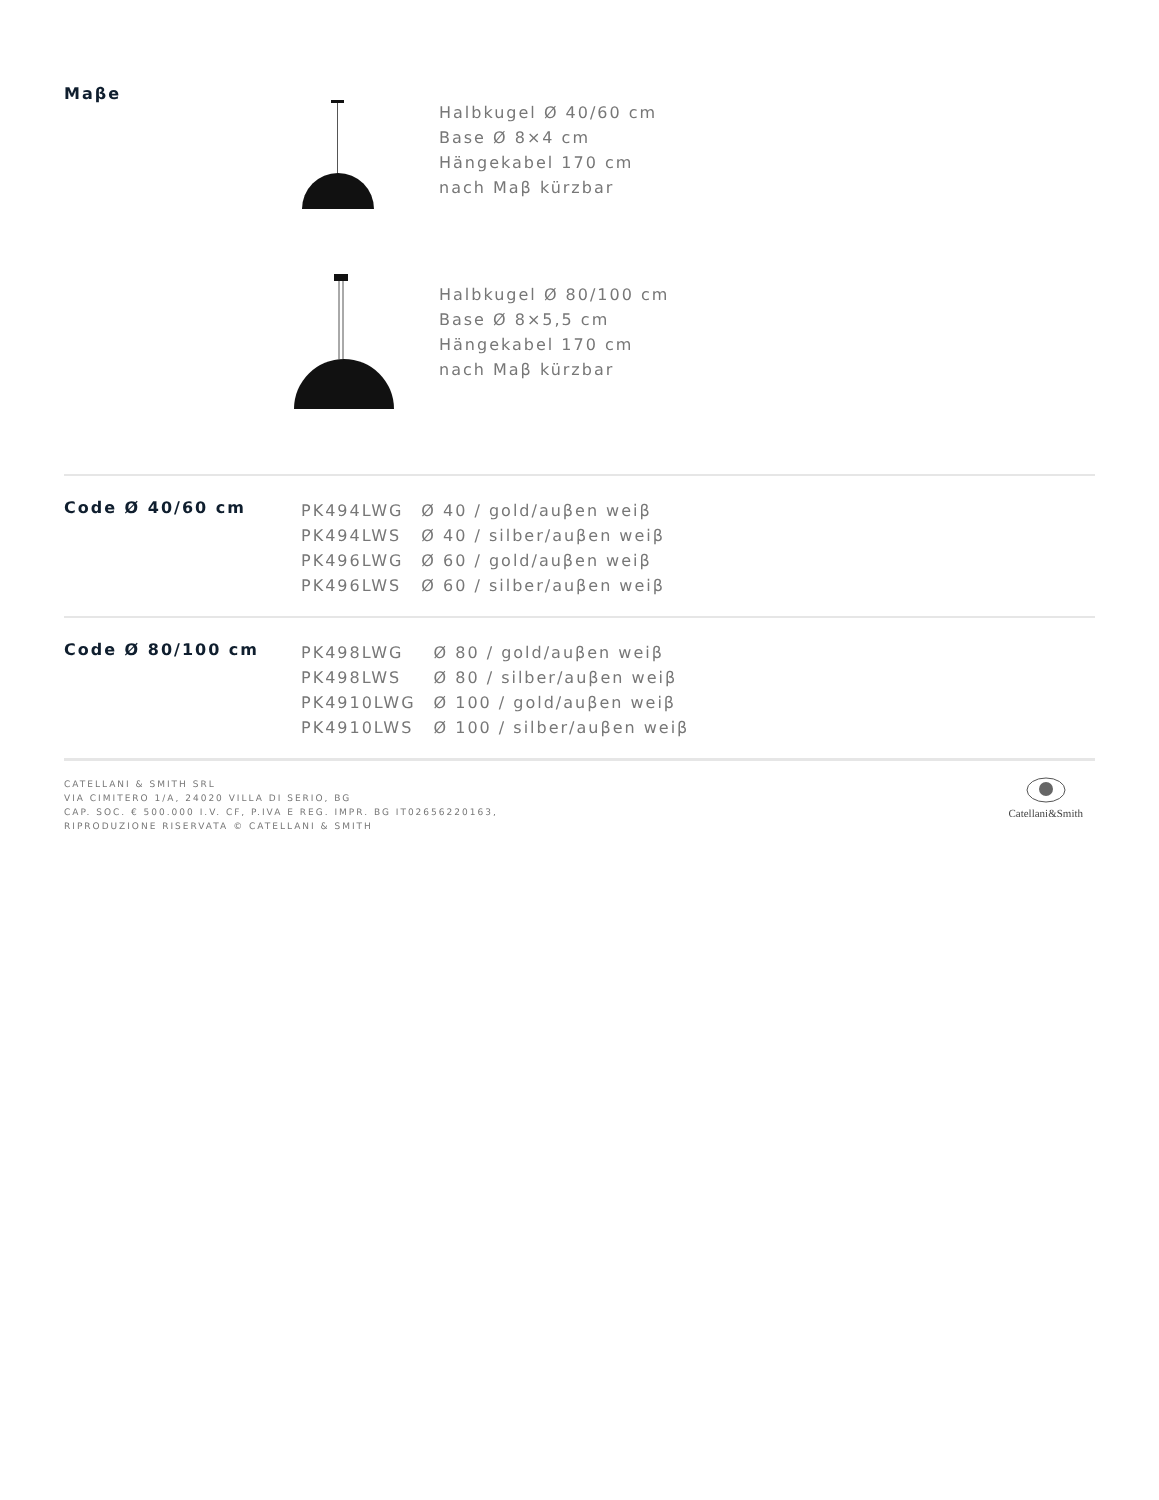Maβe
Halbkugel Ø 40/60 cm
Base Ø 8×4 cm
Hängekabel 170 cm
nach Maβ kürzbar
Halbkugel Ø 80/100 cm
Base Ø 8×5,5 cm
Hängekabel 170 cm
nach Maβ kürzbar
Code Ø 40/60 cm
| PK494LWG | Ø 40 / gold/auβen weiβ |
| PK494LWS | Ø 40 / silber/auβen weiβ |
| PK496LWG | Ø 60 / gold/auβen weiβ |
| PK496LWS | Ø 60 / silber/auβen weiβ |
Code Ø 80/100 cm
| PK498LWG | Ø 80 / gold/auβen weiβ |
| PK498LWS | Ø 80 / silber/auβen weiβ |
| PK4910LWG | Ø 100 / gold/auβen weiβ |
| PK4910LWS | Ø 100 / silber/auβen weiβ |
CATELLANI & SMITH SRL
VIA CIMITERO 1/A, 24020 VILLA DI SERIO, BG
CAP. SOC. € 500.000 I.V. CF, P.IVA E REG. IMPR. BG IT02656220163,
RIPRODUZIONE RISERVATA © CATELLANI & SMITH
Catellani&Smith